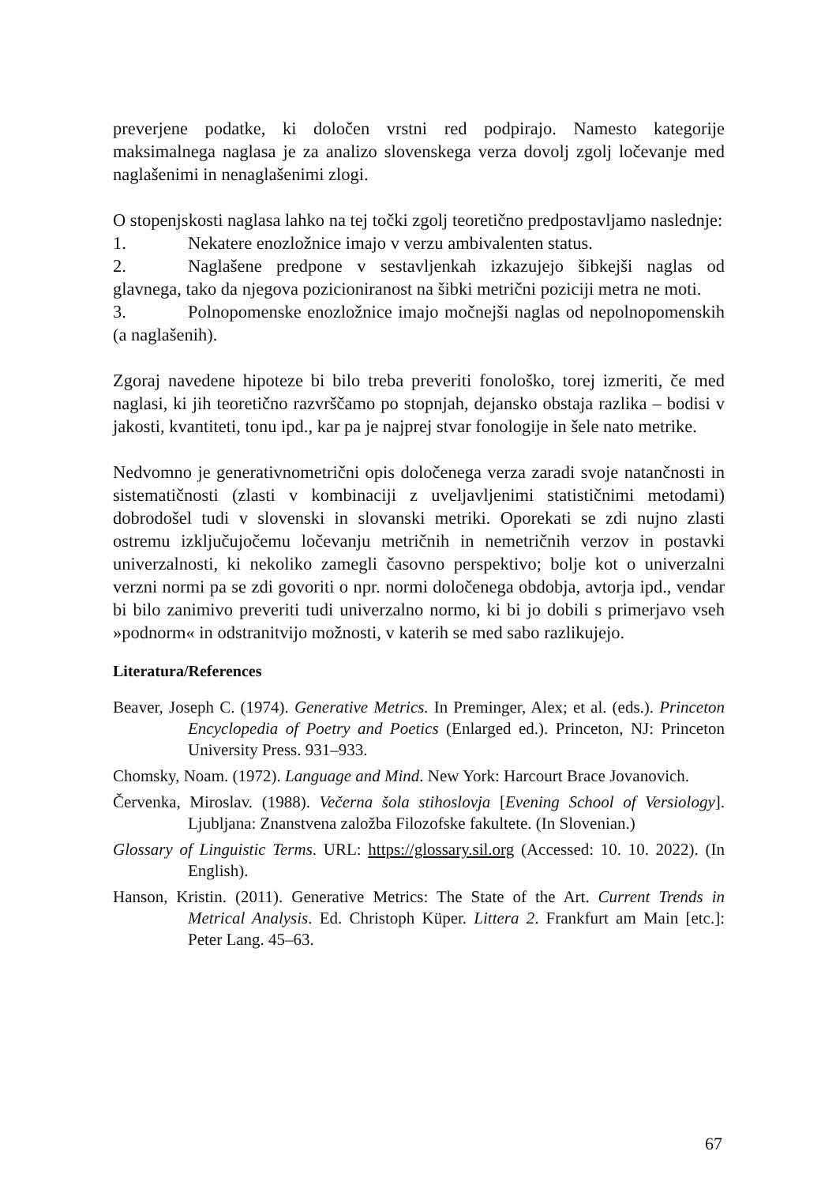preverjene podatke, ki določen vrstni red podpirajo. Namesto kategorije maksimalnega naglasa je za analizo slovenskega verza dovolj zgolj ločevanje med naglašenimi in nenaglašenimi zlogi.
O stopenjskosti naglasa lahko na tej točki zgolj teoretično predpostavljamo naslednje:
1. Nekatere enozložnice imajo v verzu ambivalenten status.
2. Naglašene predpone v sestavljenkah izkazujejo šibkejši naglas od glavnega, tako da njegova pozicioniranost na šibki metrični poziciji metra ne moti.
3. Polnopomenske enozložnice imajo močnejši naglas od nepolnopomenskih (a naglašenih).
Zgoraj navedene hipoteze bi bilo treba preveriti fonološko, torej izmeriti, če med naglasi, ki jih teoretično razvrščamo po stopnjah, dejansko obstaja razlika – bodisi v jakosti, kvantiteti, tonu ipd., kar pa je najprej stvar fonologije in šele nato metrike.
Nedvomno je generativnometrični opis določenega verza zaradi svoje natančnosti in sistematičnosti (zlasti v kombinaciji z uveljavljenimi statističnimi metodami) dobrodošel tudi v slovenski in slovanski metriki. Oporekati se zdi nujno zlasti ostremu izključujočemu ločevanju metričnih in nemetričnih verzov in postavki univerzalnosti, ki nekoliko zamegli časovno perspektivo; bolje kot o univerzalni verzni normi pa se zdi govoriti o npr. normi določenega obdobja, avtorja ipd., vendar bi bilo zanimivo preveriti tudi univerzalno normo, ki bi jo dobili s primerjavo vseh »podnorm« in odstranitvijo možnosti, v katerih se med sabo razlikujejo.
Literatura/References
Beaver, Joseph C. (1974). Generative Metrics. In Preminger, Alex; et al. (eds.). Princeton Encyclopedia of Poetry and Poetics (Enlarged ed.). Princeton, NJ: Princeton University Press. 931–933.
Chomsky, Noam. (1972). Language and Mind. New York: Harcourt Brace Jovanovich.
Červenka, Miroslav. (1988). Večerna šola stihoslovja [Evening School of Versiology]. Ljubljana: Znanstvena založba Filozofske fakultete. (In Slovenian.)
Glossary of Linguistic Terms. URL: https://glossary.sil.org (Accessed: 10. 10. 2022). (In English).
Hanson, Kristin. (2011). Generative Metrics: The State of the Art. Current Trends in Metrical Analysis. Ed. Christoph Küper. Littera 2. Frankfurt am Main [etc.]: Peter Lang. 45–63.
67